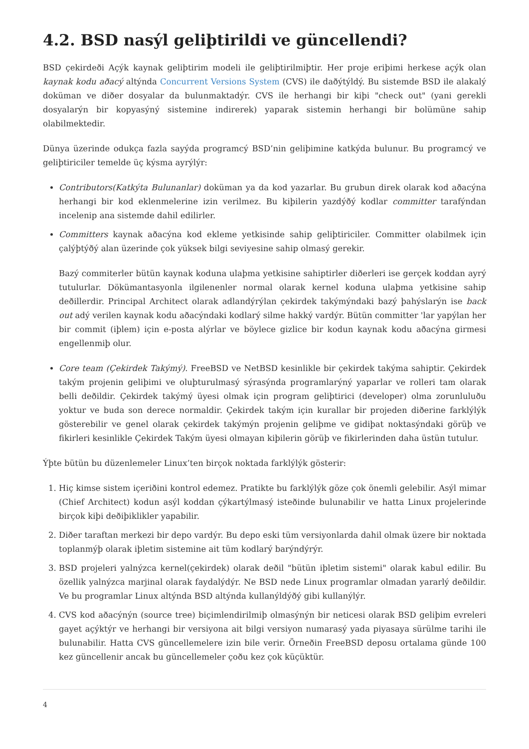4.2. BSD nasýl geliþtirildi ve güncellendi?
BSD çekirdeði Açýk kaynak geliþtirim modeli ile geliþtirilmiþtir. Her proje eriþimi herkese açýk olan kaynak kodu aðacý altýnda Concurrent Versions System (CVS) ile daðýtýldý. Bu sistemde BSD ile alakalý doküman ve diðer dosyalar da bulunmaktadýr. CVS ile herhangi bir kiþi "check out" (yani gerekli dosyalarýn bir kopyasýný sistemine indirerek) yaparak sistemin herhangi bir bolümüne sahip olabilmektedir.
Dünya üzerinde odukça fazla sayýda programcý BSD’nin geliþimine katkýda bulunur. Bu programcý ve geliþtiriciler temelde üç kýsma ayrýlýr:
Contributors(Katkýta Bulunanlar) doküman ya da kod yazarlar. Bu grubun direk olarak kod aðacýna herhangi bir kod eklenmelerine izin verilmez. Bu kiþilerin yazdýðý kodlar committer tarafýndan incelenip ana sistemde dahil edilirler.
Committers kaynak aðacýna kod ekleme yetkisinde sahip geliþtiriciler. Committer olabilmek için çalýþtýðý alan üzerinde çok yüksek bilgi seviyesine sahip olmasý gerekir.
Bazý commiterler bütün kaynak koduna ulaþma yetkisine sahiptirler diðerleri ise gerçek koddan ayrý tutulurlar. Dökümantasyonla ilgilenenler normal olarak kernel koduna ulaþma yetkisine sahip deðillerdir. Principal Architect olarak adlandýrýlan çekirdek takýmýndaki bazý þahýslarýn ise back out adý verilen kaynak kodu aðacýndaki kodlarý silme hakký vardýr. Bütün committer 'lar yapýlan her bir commit (iþlem) için e-posta alýrlar ve böylece gizlice bir kodun kaynak kodu aðacýna girmesi engellenmiþ olur.
Core team (Çekirdek Takýmý). FreeBSD ve NetBSD kesinlikle bir çekirdek takýma sahiptir. Çekirdek takým projenin geliþimi ve oluþturulmasý sýrasýnda programlarýný yaparlar ve rolleri tam olarak belli deðildir. Çekirdek takýmý üyesi olmak için program geliþtirici (developer) olma zorunluluðu yoktur ve buda son derece normaldir. Çekirdek takým için kurallar bir projeden diðerine farklýlýk gösterebilir ve genel olarak çekirdek takýmýn projenin geliþme ve gidiþat noktasýndaki görüþ ve fikirleri kesinlikle Çekirdek Takým üyesi olmayan kiþilerin görüþ ve fikirlerinden daha üstün tutulur.
Ýþte bütün bu düzenlemeler Linux’ten birçok noktada farklýlýk gösterir:
1. Hiç kimse sistem içeriðini kontrol edemez. Pratikte bu farklýlýk göze çok önemli gelebilir. Asýl mimar (Chief Architect) kodun asýl koddan çýkartýlmasý isteðinde bulunabilir ve hatta Linux projelerinde birçok kiþi deðiþiklikler yapabilir.
2. Diðer taraftan merkezi bir depo vardýr. Bu depo eski tüm versiyonlarda dahil olmak üzere bir noktada toplanmýþ olarak iþletim sistemine ait tüm kodlarý barýndýrýr.
3. BSD projeleri yalnýzca kernel(çekirdek) olarak deðil "bütün iþletim sistemi" olarak kabul edilir. Bu özellik yalnýzca marjinal olarak faydalýdýr. Ne BSD nede Linux programlar olmadan yararlý deðildir. Ve bu programlar Linux altýnda BSD altýnda kullanýldýðý gibi kullanýlýr.
4. CVS kod aðacýnýn (source tree) biçimlendirilmiþ olmasýnýn bir neticesi olarak BSD geliþim evreleri gayet açýktýr ve herhangi bir versiyona ait bilgi versiyon numarasý yada piyasaya sürülme tarihi ile bulunabilir. Hatta CVS güncellemelere izin bile verir. Örneðin FreeBSD deposu ortalama günde 100 kez güncellenir ancak bu güncellemeler çoðu kez çok küçüktür.
4